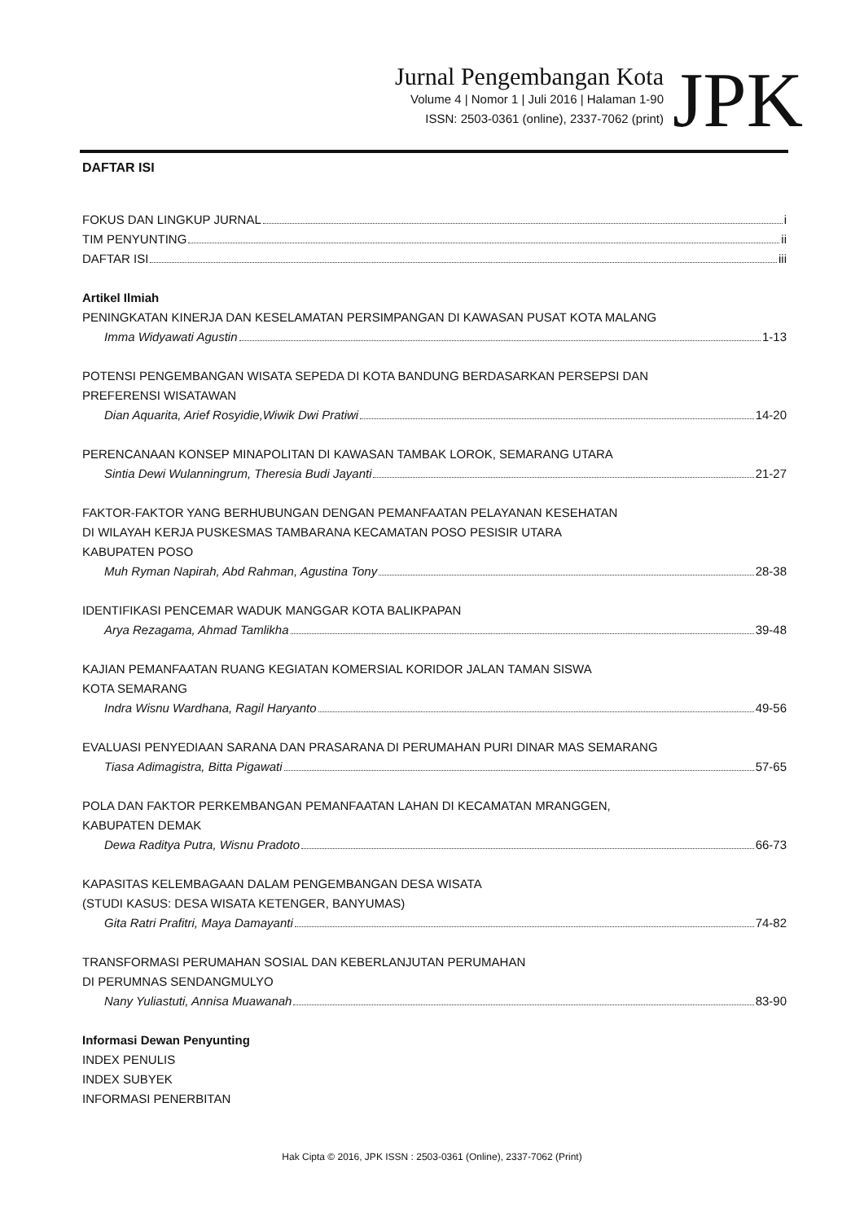Jurnal Pengembangan Kota
Volume 4 | Nomor 1 | Juli 2016 | Halaman 1-90
ISSN: 2503-0361 (online), 2337-7062 (print)
JPK
DAFTAR ISI
FOKUS DAN LINGKUP JURNAL i
TIM PENYUNTING ii
DAFTAR ISI iii
Artikel Ilmiah
PENINGKATAN KINERJA DAN KESELAMATAN PERSIMPANGAN DI KAWASAN PUSAT KOTA MALANG
Imma Widyawati Agustin 1-13
POTENSI PENGEMBANGAN WISATA SEPEDA DI KOTA BANDUNG BERDASARKAN PERSEPSI DAN
PREFERENSI WISATAWAN
Dian Aquarita, Arief Rosyidie,Wiwik Dwi Pratiwi 14-20
PERENCANAAN KONSEP MINAPOLITAN DI KAWASAN TAMBAK LOROK, SEMARANG UTARA
Sintia Dewi Wulanningrum, Theresia Budi Jayanti 21-27
FAKTOR-FAKTOR YANG BERHUBUNGAN DENGAN PEMANFAATAN PELAYANAN KESEHATAN
DI WILAYAH KERJA PUSKESMAS TAMBARANA KECAMATAN POSO PESISIR UTARA
KABUPATEN POSO
Muh Ryman Napirah, Abd Rahman, Agustina Tony 28-38
IDENTIFIKASI PENCEMAR WADUK MANGGAR KOTA BALIKPAPAN
Arya Rezagama, Ahmad Tamlikha 39-48
KAJIAN PEMANFAATAN RUANG KEGIATAN KOMERSIAL KORIDOR JALAN TAMAN SISWA
KOTA SEMARANG
Indra Wisnu Wardhana, Ragil Haryanto 49-56
EVALUASI PENYEDIAAN SARANA DAN PRASARANA DI PERUMAHAN PURI DINAR MAS SEMARANG
Tiasa Adimagistra, Bitta Pigawati 57-65
POLA DAN FAKTOR PERKEMBANGAN PEMANFAATAN LAHAN DI KECAMATAN MRANGGEN,
KABUPATEN DEMAK
Dewa Raditya Putra, Wisnu Pradoto 66-73
KAPASITAS KELEMBAGAAN DALAM PENGEMBANGAN DESA WISATA
(STUDI KASUS: DESA WISATA KETENGER, BANYUMAS)
Gita Ratri Prafitri, Maya Damayanti 74-82
TRANSFORMASI PERUMAHAN SOSIAL DAN KEBERLANJUTAN PERUMAHAN
DI PERUMNAS SENDANGMULYO
Nany Yuliastuti, Annisa Muawanah 83-90
Informasi Dewan Penyunting
INDEX PENULIS
INDEX SUBYEK
INFORMASI PENERBITAN
Hak Cipta © 2016, JPK ISSN : 2503-0361 (Online), 2337-7062 (Print)